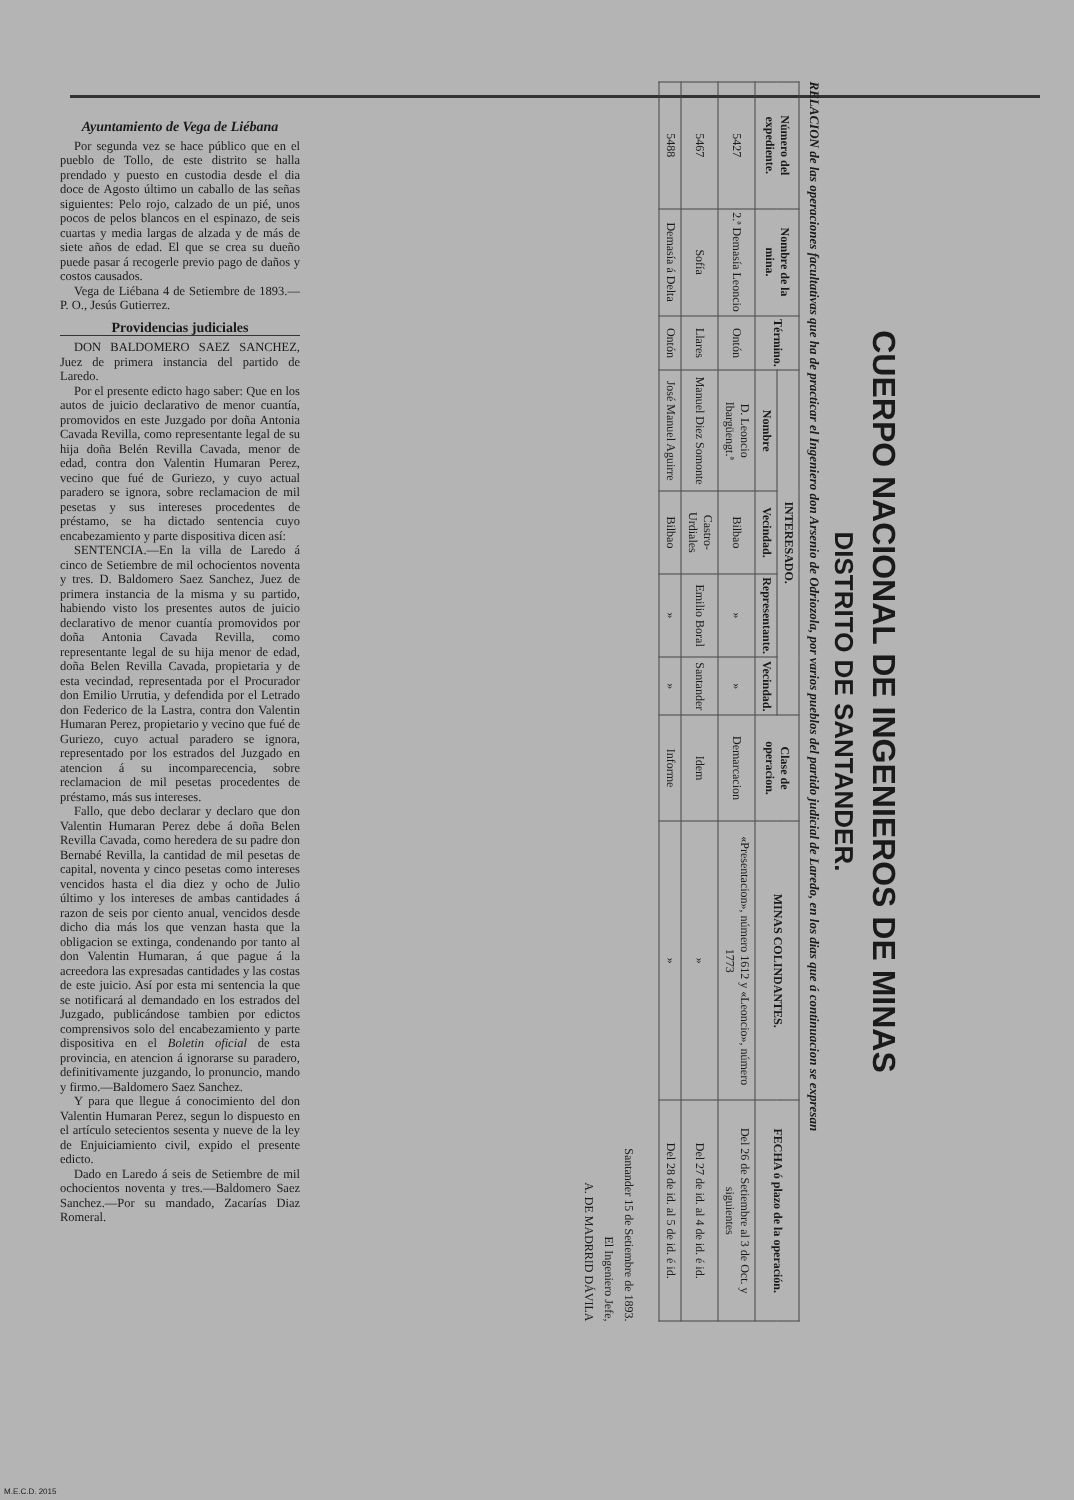Ayuntamiento de Vega de Liébana
Por segunda vez se hace público que en el pueblo de Tollo, de este distrito se halla prendado y puesto en custodia desde el dia doce de Agosto último un caballo de las señas siguientes: Pelo rojo, calzado de un pié, unos pocos de pelos blancos en el espinazo, de seis cuartas y media largas de alzada y de más de siete años de edad. El que se crea su dueño puede pasar á recogerle previo pago de daños y costos causados.
Vega de Liébana 4 de Setiembre de 1893.—P. O., Jesús Gutierrez.
Providencias judiciales
DON BALDOMERO SAEZ SANCHEZ, Juez de primera instancia del partido de Laredo.
Por el presente edicto hago saber: Que en los autos de juicio declarativo de menor cuantía, promovidos en este Juzgado por doña Antonia Cavada Revilla, como representante legal de su hija doña Belén Revilla Cavada, menor de edad, contra don Valentin Humaran Perez, vecino que fué de Guriezo, y cuyo actual paradero se ignora, sobre reclamacion de mil pesetas y sus intereses procedentes de préstamo, se ha dictado sentencia cuyo encabezamiento y parte dispositiva dicen así:
SENTENCIA.—En la villa de Laredo á cinco de Setiembre de mil ochocientos noventa y tres. D. Baldomero Saez Sanchez, Juez de primera instancia de la misma y su partido, habiendo visto los presentes autos de juicio declarativo de menor cuantía promovidos por doña Antonia Cavada Revilla, como representante legal de su hija menor de edad, doña Belen Revilla Cavada, propietaria y de esta vecindad, representada por el Procurador don Emilio Urrutia, y defendida por el Letrado don Federico de la Lastra, contra don Valentin Humaran Perez, propietario y vecino que fué de Guriezo, cuyo actual paradero se ignora, representado por los estrados del Juzgado en atencion á su incomparecencia, sobre reclamacion de mil pesetas procedentes de préstamo, más sus intereses.
Fallo, que debo declarar y declaro que don Valentin Humaran Perez debe á doña Belen Revilla Cavada, como heredera de su padre don Bernabé Revilla, la cantidad de mil pesetas de capital, noventa y cinco pesetas como intereses vencidos hasta el dia diez y ocho de Julio último y los intereses de ambas cantidades á razon de seis por ciento anual, vencidos desde dicho dia más los que venzan hasta que la obligacion se extinga, condenando por tanto al don Valentin Humaran, á que pague á la acreedora las expresadas cantidades y las costas de este juicio. Así por esta mi sentencia la que se notificará al demandado en los estrados del Juzgado, publicándose tambien por edictos comprensivos solo del encabezamiento y parte dispositiva en el Boletin oficial de esta provincia, en atencion á ignorarse su paradero, definitivamente juzgando, lo pronuncio, mando y firmo.—Baldomero Saez Sanchez.
Y para que llegue á conocimiento del don Valentin Humaran Perez, segun lo dispuesto en el artículo setecientos sesenta y nueve de la ley de Enjuiciamiento civil, expido el presente edicto.
Dado en Laredo á seis de Setiembre de mil ochocientos noventa y tres.—Baldomero Saez Sanchez.—Por su mandado, Zacarías Diaz Romeral.
CUERPO NACIONAL DE INGENIEROS DE MINAS
DISTRITO DE SANTANDER.
RELACION de las operaciones facultativas que ha de practicar el Ingeniero don Arsenio de Odriozola, por varios pueblos del partido judicial de Laredo, en los dias que á continuacion se expresan
| Número del expediente. | Nombre de la mina. | Término. | INTERESADO. | | | | Clase de operacion. | MINAS COLINDANTES. | FECHA ó plazo de la operación. |
| --- | --- | --- | --- | --- | --- | --- | --- | --- | --- |
| | | | Nombre | Vecindad. | Representante. | Vecindad. | | | |
| 5427 | 2.ª Demasía Leoncio | Ontón | D. Leoncio Ibargüengt.ª | Bilbao | » | » | Demarcacion | «Presentacion», número 1612 y «Leoncio», número 1773 | Del 26 de Setiembre al 3 de Oct. y siguientes |
| 5467 | Sofía | Llares | Manuel Diez Somonte | Castro-Urdiales | Emilio Boral | Santander | Idem | » | Del 27 de id. al 4 de id. é id. |
| 5488 | Demasía á Delta | Ontón | José Manuel Aguirre | Bilbao | » | » | Informe | » | Del 28 de id. al 5 de id. é id. |
Santander 15 de Setiembre de 1893.
El Ingeniero Jefe,
A. DE MADRRID DÁVILA
M.E.C.D. 2015